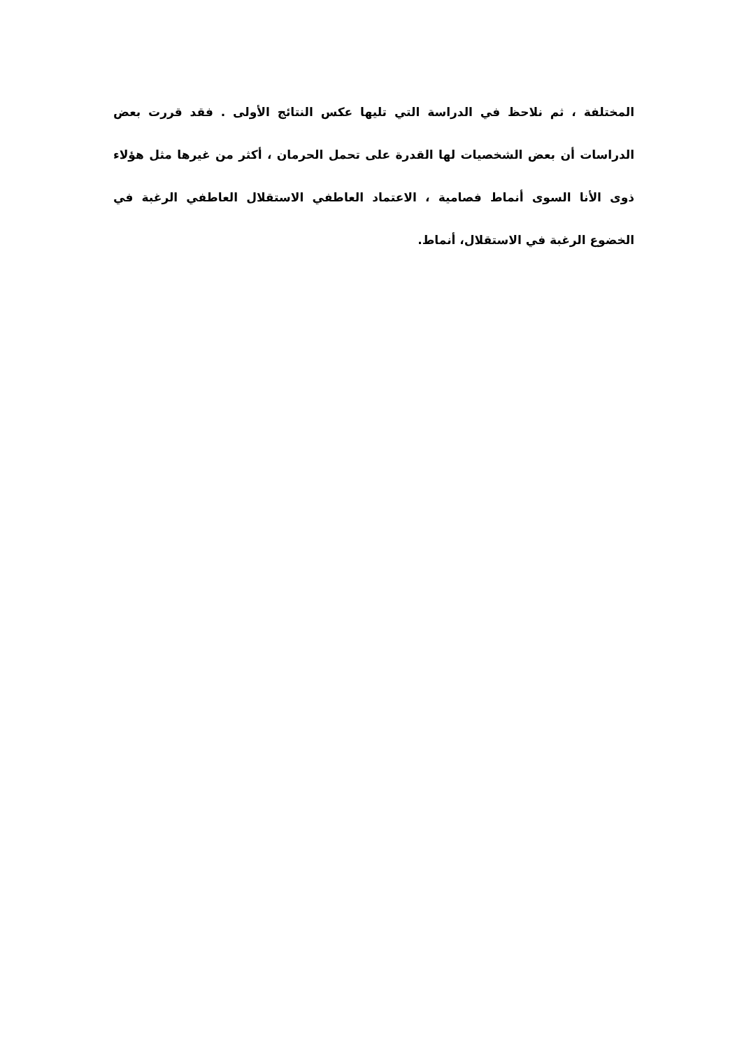المختلفة ، ثم نلاحظ في الدراسة التي تليها عكس النتائج الأولى . فقد قررت بعض الدراسات أن بعض الشخصيات لها القدرة على تحمل الحرمان ، أكثر من غيرها مثل هؤلاء ذوى الأنا السوى أنماط فصامية ، الاعتماد العاطفي الاستقلال العاطفي الرغبة في الخضوع الرغبة في الاستقلال، أنماط.